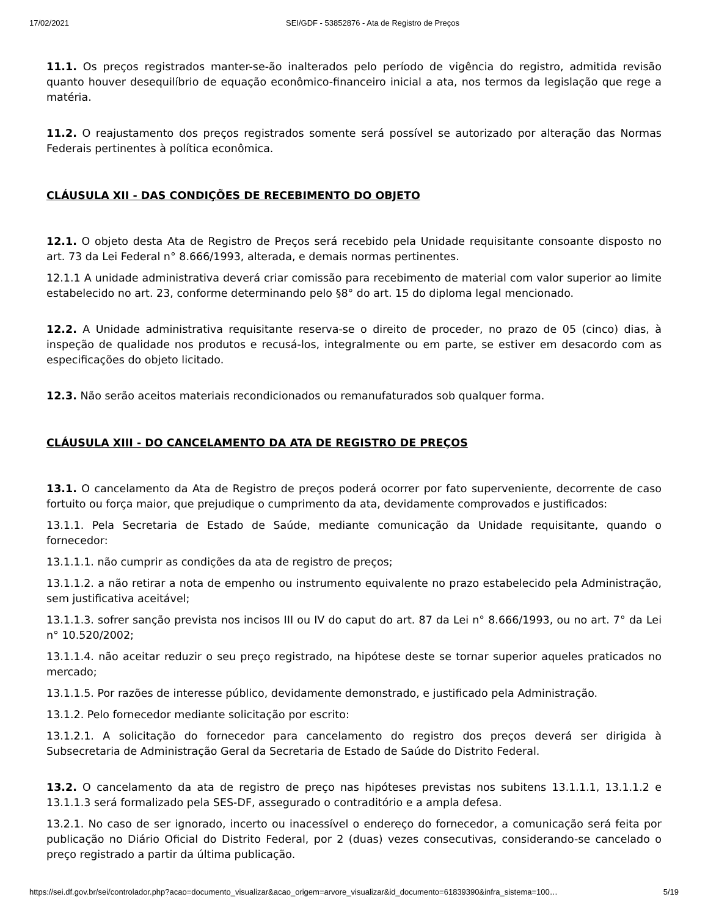17/02/2021 SEI/GDF - 53852876 - Ata de Registro de Preços
11.1. Os preços registrados manter-se-ão inalterados pelo período de vigência do registro, admitida revisão quanto houver desequilíbrio de equação econômico-financeiro inicial a ata, nos termos da legislação que rege a matéria.
11.2. O reajustamento dos preços registrados somente será possível se autorizado por alteração das Normas Federais pertinentes à política econômica.
CLÁUSULA XII - DAS CONDIÇÕES DE RECEBIMENTO DO OBJETO
12.1. O objeto desta Ata de Registro de Preços será recebido pela Unidade requisitante consoante disposto no art. 73 da Lei Federal n° 8.666/1993, alterada, e demais normas pertinentes.
12.1.1 A unidade administrativa deverá criar comissão para recebimento de material com valor superior ao limite estabelecido no art. 23, conforme determinando pelo §8° do art. 15 do diploma legal mencionado.
12.2. A Unidade administrativa requisitante reserva-se o direito de proceder, no prazo de 05 (cinco) dias, à inspeção de qualidade nos produtos e recusá-los, integralmente ou em parte, se estiver em desacordo com as especificações do objeto licitado.
12.3. Não serão aceitos materiais recondicionados ou remanufaturados sob qualquer forma.
CLÁUSULA XIII - DO CANCELAMENTO DA ATA DE REGISTRO DE PREÇOS
13.1. O cancelamento da Ata de Registro de preços poderá ocorrer por fato superveniente, decorrente de caso fortuito ou força maior, que prejudique o cumprimento da ata, devidamente comprovados e justificados:
13.1.1. Pela Secretaria de Estado de Saúde, mediante comunicação da Unidade requisitante, quando o fornecedor:
13.1.1.1. não cumprir as condições da ata de registro de preços;
13.1.1.2. a não retirar a nota de empenho ou instrumento equivalente no prazo estabelecido pela Administração, sem justificativa aceitável;
13.1.1.3. sofrer sanção prevista nos incisos III ou IV do caput do art. 87 da Lei n° 8.666/1993, ou no art. 7° da Lei n° 10.520/2002;
13.1.1.4. não aceitar reduzir o seu preço registrado, na hipótese deste se tornar superior aqueles praticados no mercado;
13.1.1.5. Por razões de interesse público, devidamente demonstrado, e justificado pela Administração.
13.1.2. Pelo fornecedor mediante solicitação por escrito:
13.1.2.1. A solicitação do fornecedor para cancelamento do registro dos preços deverá ser dirigida à Subsecretaria de Administração Geral da Secretaria de Estado de Saúde do Distrito Federal.
13.2. O cancelamento da ata de registro de preço nas hipóteses previstas nos subitens 13.1.1.1, 13.1.1.2 e 13.1.1.3 será formalizado pela SES-DF, assegurado o contraditório e a ampla defesa.
13.2.1. No caso de ser ignorado, incerto ou inacessível o endereço do fornecedor, a comunicação será feita por publicação no Diário Oficial do Distrito Federal, por 2 (duas) vezes consecutivas, considerando-se cancelado o preço registrado a partir da última publicação.
https://sei.df.gov.br/sei/controlador.php?acao=documento_visualizar&acao_origem=arvore_visualizar&id_documento=61839390&infra_sistema=100… 5/19